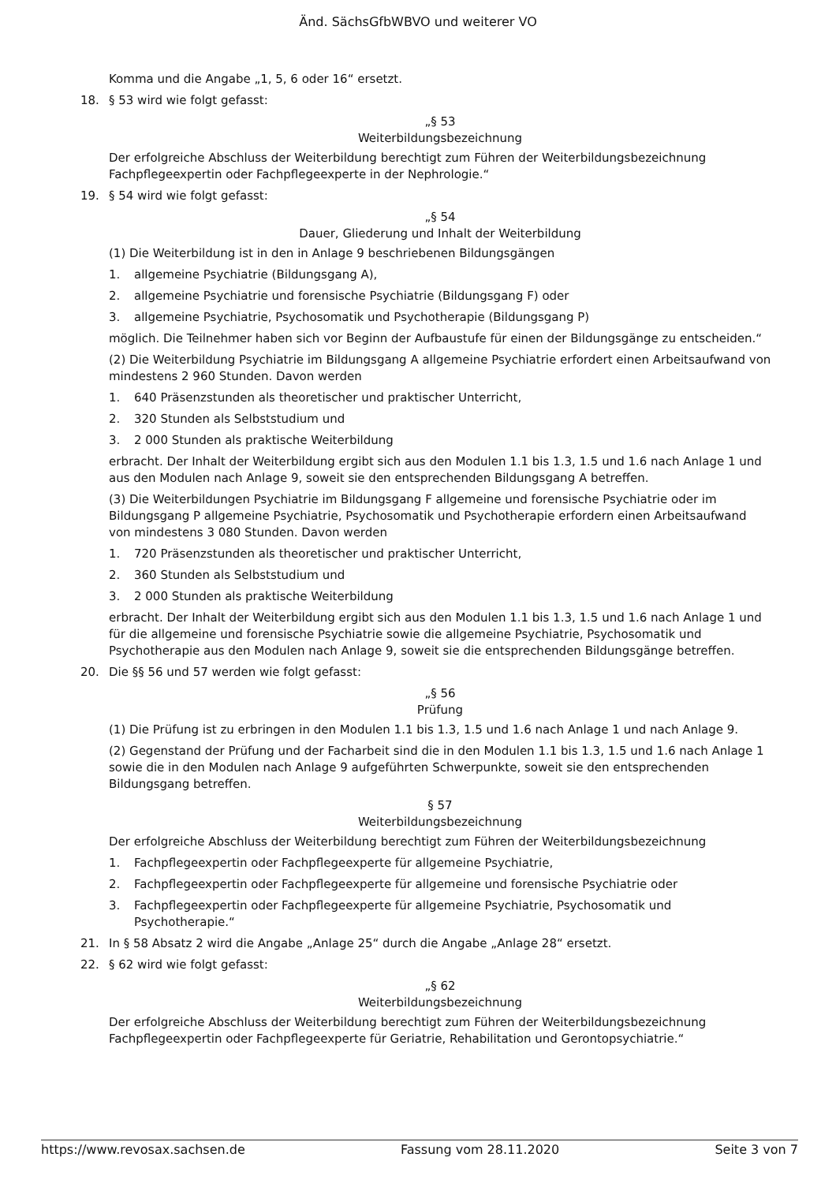Änd. SächsGfbWBVO und weiterer VO
Komma und die Angabe „1, 5, 6 oder 16“ ersetzt.
18. § 53 wird wie folgt gefasst:
„§ 53
Weiterbildungsbezeichnung
Der erfolgreiche Abschluss der Weiterbildung berechtigt zum Führen der Weiterbildungsbezeichnung Fachpflegeexpertin oder Fachpflegeexperte in der Nephrologie.“
19. § 54 wird wie folgt gefasst:
„§ 54
Dauer, Gliederung und Inhalt der Weiterbildung
(1) Die Weiterbildung ist in den in Anlage 9 beschriebenen Bildungsgängen
1. allgemeine Psychiatrie (Bildungsgang A),
2. allgemeine Psychiatrie und forensische Psychiatrie (Bildungsgang F) oder
3. allgemeine Psychiatrie, Psychosomatik und Psychotherapie (Bildungsgang P)
möglich. Die Teilnehmer haben sich vor Beginn der Aufbaustufe für einen der Bildungsgänge zu entscheiden.“
(2) Die Weiterbildung Psychiatrie im Bildungsgang A allgemeine Psychiatrie erfordert einen Arbeitsaufwand von mindestens 2 960 Stunden. Davon werden
1. 640 Präsenzstunden als theoretischer und praktischer Unterricht,
2. 320 Stunden als Selbststudium und
3. 2 000 Stunden als praktische Weiterbildung
erbracht. Der Inhalt der Weiterbildung ergibt sich aus den Modulen 1.1 bis 1.3, 1.5 und 1.6 nach Anlage 1 und aus den Modulen nach Anlage 9, soweit sie den entsprechenden Bildungsgang A betreffen.
(3) Die Weiterbildungen Psychiatrie im Bildungsgang F allgemeine und forensische Psychiatrie oder im Bildungsgang P allgemeine Psychiatrie, Psychosomatik und Psychotherapie erfordern einen Arbeitsaufwand von mindestens 3 080 Stunden. Davon werden
1. 720 Präsenzstunden als theoretischer und praktischer Unterricht,
2. 360 Stunden als Selbststudium und
3. 2 000 Stunden als praktische Weiterbildung
erbracht. Der Inhalt der Weiterbildung ergibt sich aus den Modulen 1.1 bis 1.3, 1.5 und 1.6 nach Anlage 1 und für die allgemeine und forensische Psychiatrie sowie die allgemeine Psychiatrie, Psychosomatik und Psychotherapie aus den Modulen nach Anlage 9, soweit sie die entsprechenden Bildungsgänge betreffen.
20. Die §§ 56 und 57 werden wie folgt gefasst:
„§ 56
Prüfung
(1) Die Prüfung ist zu erbringen in den Modulen 1.1 bis 1.3, 1.5 und 1.6 nach Anlage 1 und nach Anlage 9.
(2) Gegenstand der Prüfung und der Facharbeit sind die in den Modulen 1.1 bis 1.3, 1.5 und 1.6 nach Anlage 1 sowie die in den Modulen nach Anlage 9 aufgeführten Schwerpunkte, soweit sie den entsprechenden Bildungsgang betreffen.
§ 57
Weiterbildungsbezeichnung
Der erfolgreiche Abschluss der Weiterbildung berechtigt zum Führen der Weiterbildungsbezeichnung
1. Fachpflegeexpertin oder Fachpflegeexperte für allgemeine Psychiatrie,
2. Fachpflegeexpertin oder Fachpflegeexperte für allgemeine und forensische Psychiatrie oder
3. Fachpflegeexpertin oder Fachpflegeexperte für allgemeine Psychiatrie, Psychosomatik und Psychotherapie.“
21. In § 58 Absatz 2 wird die Angabe „Anlage 25“ durch die Angabe „Anlage 28“ ersetzt.
22. § 62 wird wie folgt gefasst:
„§ 62
Weiterbildungsbezeichnung
Der erfolgreiche Abschluss der Weiterbildung berechtigt zum Führen der Weiterbildungsbezeichnung Fachpflegeexpertin oder Fachpflegeexperte für Geriatrie, Rehabilitation und Gerontopsychiatrie.“
https://www.revosax.sachsen.de Fassung vom 28.11.2020 Seite 3 von 7